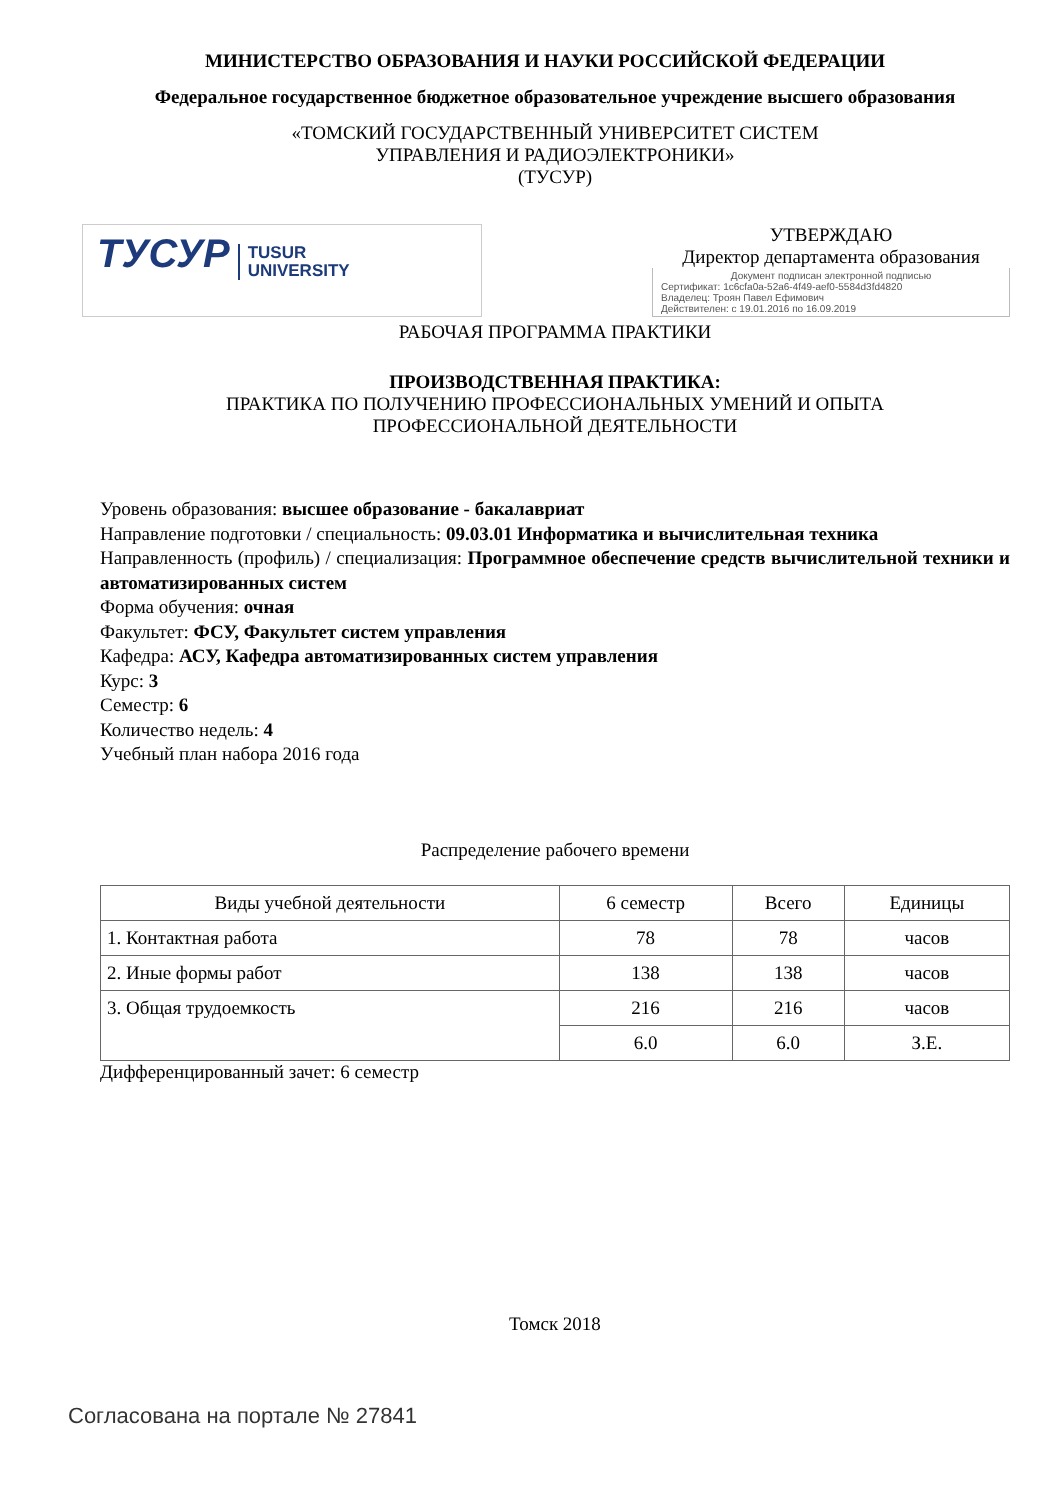МИНИСТЕРСТВО ОБРАЗОВАНИЯ И НАУКИ РОССИЙСКОЙ ФЕДЕРАЦИИ
Федеральное государственное бюджетное образовательное учреждение высшего образования
«ТОМСКИЙ ГОСУДАРСТВЕННЫЙ УНИВЕРСИТЕТ СИСТЕМ
УПРАВЛЕНИЯ И РАДИОЭЛЕКТРОНИКИ»
(ТУСУР)
ТУСУР TUSUR
UNIVERSITY
УТВЕРЖДАЮ
Директор департамента образования
Документ подписан электронной подписью
Сертификат: 1c6cfa0a-52a6-4f49-aef0-5584d3fd4820
Владелец: Троян Павел Ефимович
Действителен: с 19.01.2016 по 16.09.2019
РАБОЧАЯ ПРОГРАММА ПРАКТИКИ
ПРОИЗВОДСТВЕННАЯ ПРАКТИКА:
ПРАКТИКА ПО ПОЛУЧЕНИЮ ПРОФЕССИОНАЛЬНЫХ УМЕНИЙ И ОПЫТА
ПРОФЕССИОНАЛЬНОЙ ДЕЯТЕЛЬНОСТИ
Уровень образования: высшее образование - бакалавриат
Направление подготовки / специальность: 09.03.01 Информатика и вычислительная техника
Направленность (профиль) / специализация: Программное обеспечение средств вычислительной техники и автоматизированных систем
Форма обучения: очная
Факультет: ФСУ, Факультет систем управления
Кафедра: АСУ, Кафедра автоматизированных систем управления
Курс: 3
Семестр: 6
Количество недель: 4
Учебный план набора 2016 года
Распределение рабочего времени
| Виды учебной деятельности | 6 семестр | Всего | Единицы |
| --- | --- | --- | --- |
| 1. Контактная работа | 78 | 78 | часов |
| 2. Иные формы работ | 138 | 138 | часов |
| 3. Общая трудоемкость | 216 | 216 | часов |
| | 6.0 | 6.0 | З.Е. |
Дифференцированный зачет: 6 семестр
Томск 2018
Согласована на портале № 27841